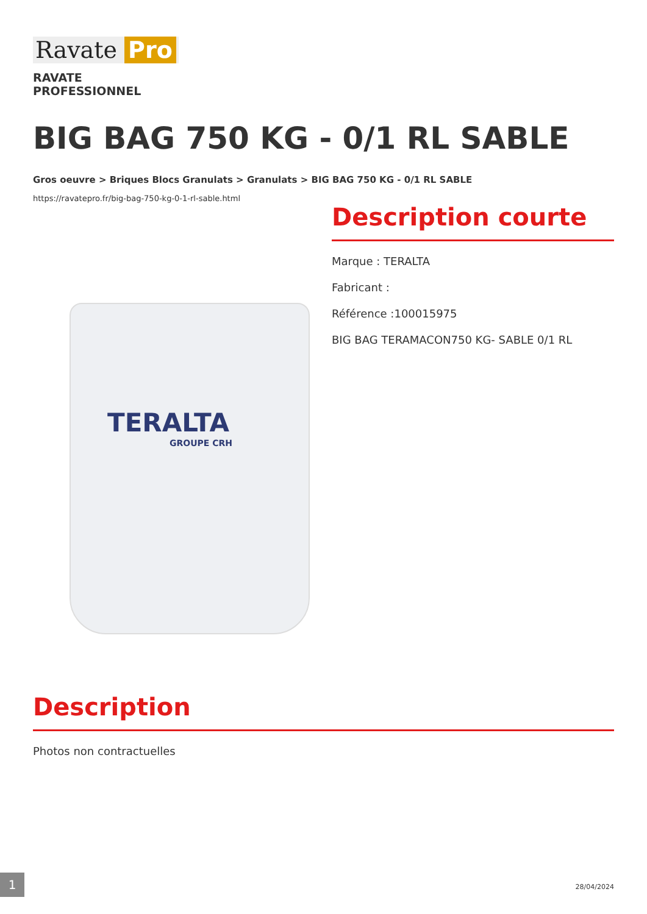Ravate Pro
RAVATE
PROFESSIONNEL
BIG BAG 750 KG - 0/1 RL SABLE
Gros oeuvre > Briques Blocs Granulats > Granulats > BIG BAG 750 KG - 0/1 RL SABLE
https://ravatepro.fr/big-bag-750-kg-0-1-rl-sable.html
TERALTA
GROUPE CRH
Description courte
Marque : TERALTA
Fabricant :
Référence :100015975
BIG BAG TERAMACON750 KG- SABLE 0/1 RL
Description
Photos non contractuelles
1 28/04/2024